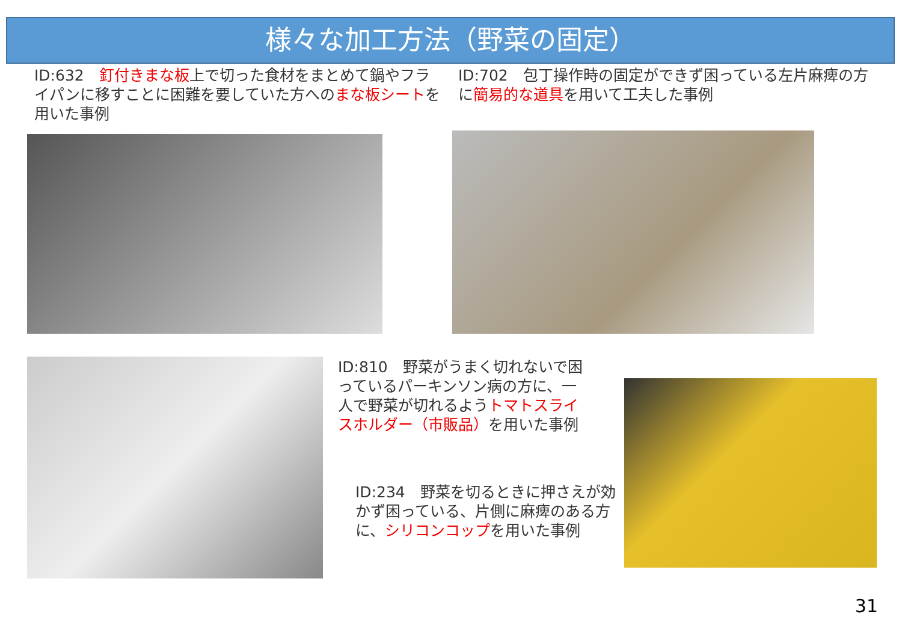様々な加工方法（野菜の固定）
ID:632　釘付きまな板上で切った食材をまとめて鍋やフライパンに移すことに困難を要していた方へのまな板シートを用いた事例
ID:702　包丁操作時の固定ができず困っている左片麻痺の方に簡易的な道具を用いて工夫した事例
ID:810　野菜がうまく切れないで困っているパーキンソン病の方に、一人で野菜が切れるようトマトスライスホルダー（市販品）を用いた事例
ID:234　野菜を切るときに押さえが効かず困っている、片側に麻痺のある方に、シリコンコップを用いた事例
31